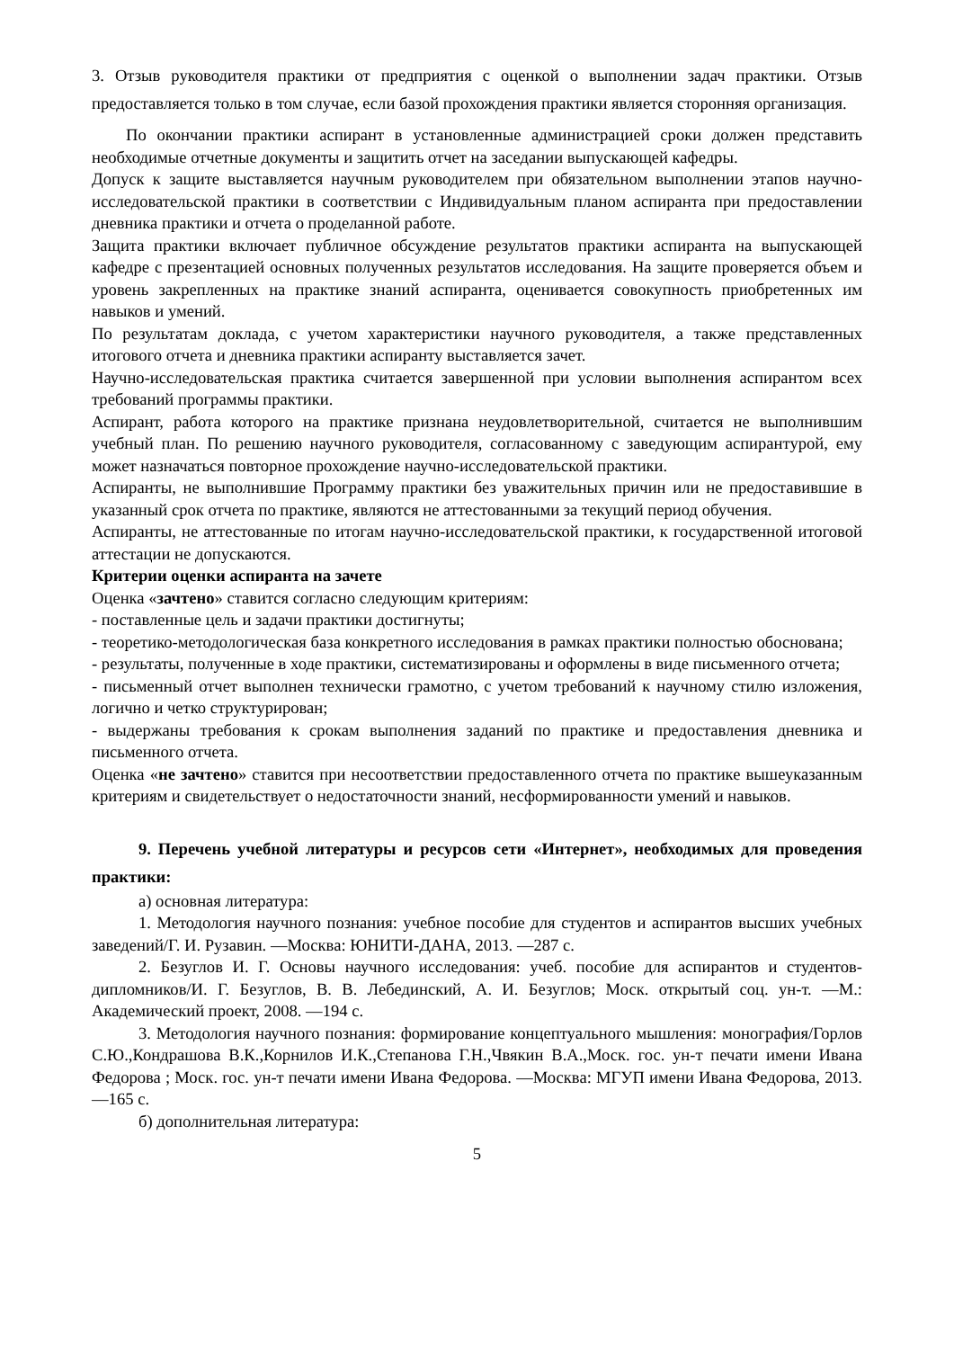3. Отзыв руководителя практики от предприятия с оценкой о выполнении задач практики. Отзыв предоставляется только в том случае, если базой прохождения практики является сторонняя организация.
По окончании практики аспирант в установленные администрацией сроки должен представить необходимые отчетные документы и защитить отчет на заседании выпускающей кафедры.
Допуск к защите выставляется научным руководителем при обязательном выполнении этапов научно-исследовательской практики в соответствии с Индивидуальным планом аспиранта при предоставлении дневника практики и отчета о проделанной работе.
Защита практики включает публичное обсуждение результатов практики аспиранта на выпускающей кафедре с презентацией основных полученных результатов исследования. На защите проверяется объем и уровень закрепленных на практике знаний аспиранта, оценивается совокупность приобретенных им навыков и умений.
По результатам доклада, с учетом характеристики научного руководителя, а также представленных итогового отчета и дневника практики аспиранту выставляется зачет.
Научно-исследовательская практика считается завершенной при условии выполнения аспирантом всех требований программы практики.
Аспирант, работа которого на практике признана неудовлетворительной, считается не выполнившим учебный план. По решению научного руководителя, согласованному с заведующим аспирантурой, ему может назначаться повторное прохождение научно-исследовательской практики.
Аспиранты, не выполнившие Программу практики без уважительных причин или не предоставившие в указанный срок отчета по практике, являются не аттестованными за текущий период обучения.
Аспиранты, не аттестованные по итогам научно-исследовательской практики, к государственной итоговой аттестации не допускаются.
Критерии оценки аспиранта на зачете
Оценка «зачтено» ставится согласно следующим критериям:
- поставленные цель и задачи практики достигнуты;
- теоретико-методологическая база конкретного исследования в рамках практики полностью обоснована;
- результаты, полученные в ходе практики, систематизированы и оформлены в виде письменного отчета;
- письменный отчет выполнен технически грамотно, с учетом требований к научному стилю изложения, логично и четко структурирован;
- выдержаны требования к срокам выполнения заданий по практике и предоставления дневника и письменного отчета.
Оценка «не зачтено» ставится при несоответствии предоставленного отчета по практике вышеуказанным критериям и свидетельствует о недостаточности знаний, несформированности умений и навыков.
9. Перечень учебной литературы и ресурсов сети «Интернет», необходимых для проведения практики:
а) основная литература:
1. Методология научного познания: учебное пособие для студентов и аспирантов высших учебных заведений/Г. И. Рузавин. —Москва: ЮНИТИ-ДАНА, 2013. —287 с.
2. Безуглов И. Г. Основы научного исследования: учеб. пособие для аспирантов и студентов-дипломников/И. Г. Безуглов, В. В. Лебединский, А. И. Безуглов; Моск. открытый соц. ун-т. —М.: Академический проект, 2008. —194 с.
3. Методология научного познания: формирование концептуального мышления: монография/Горлов С.Ю.,Кондрашова В.К.,Корнилов И.К.,Степанова Г.Н.,Чвякин В.А.,Моск. гос. ун-т печати имени Ивана Федорова ; Моск. гос. ун-т печати имени Ивана Федорова. —Москва: МГУП имени Ивана Федорова, 2013. —165 с.
б) дополнительная литература:
5